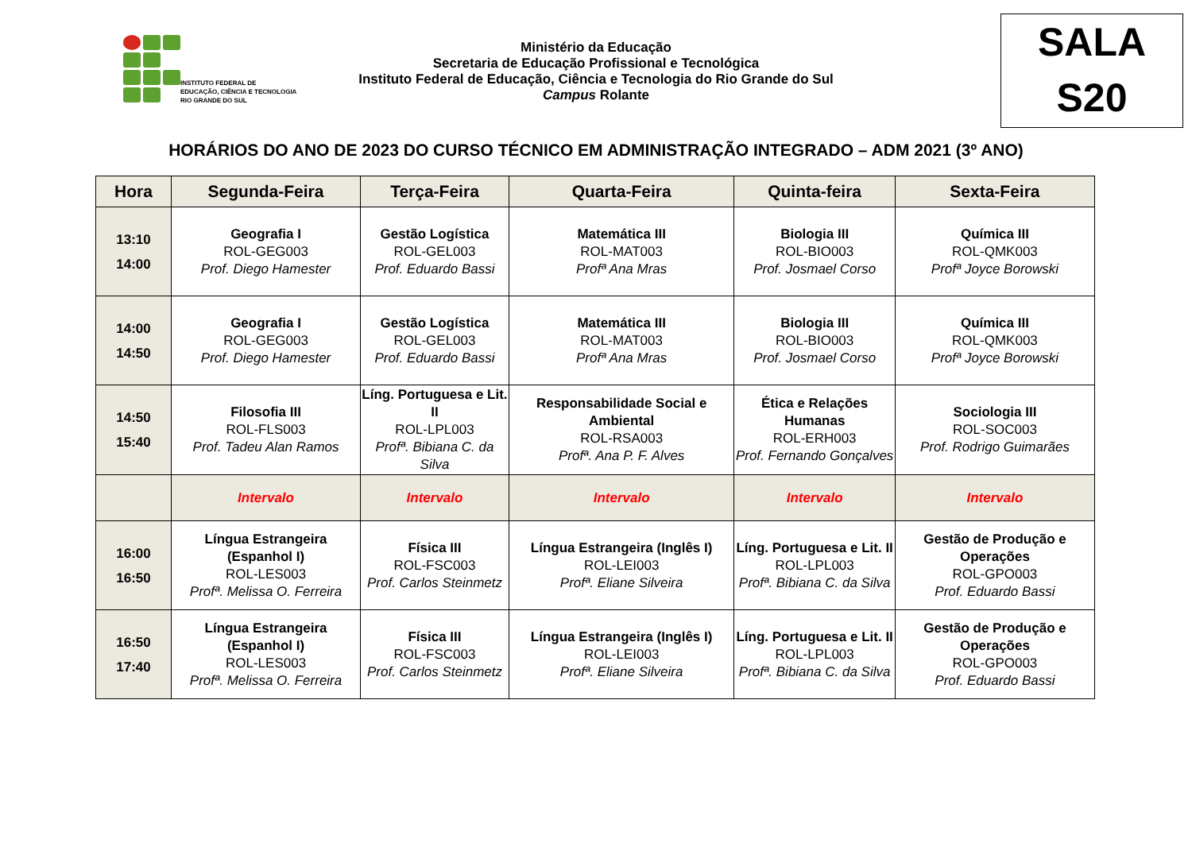INSTITUTO FEDERAL DE
EDUCAÇÃO, CIÊNCIA E TECNOLOGIA
RIO GRANDE DO SUL
Ministério da Educação
Secretaria de Educação Profissional e Tecnológica
Instituto Federal de Educação, Ciência e Tecnologia do Rio Grande do Sul
Campus Rolante
SALA
S20
HORÁRIOS DO ANO DE 2023 DO CURSO TÉCNICO EM ADMINISTRAÇÃO INTEGRADO – ADM 2021 (3º ANO)
| Hora | Segunda-Feira | Terça-Feira | Quarta-Feira | Quinta-feira | Sexta-Feira |
| --- | --- | --- | --- | --- | --- |
| 13:10 14:00 | Geografia I ROL-GEG003 Prof. Diego Hamester | Gestão Logística ROL-GEL003 Prof. Eduardo Bassi | Matemática III ROL-MAT003 Profª Ana Mras | Biologia III ROL-BIO003 Prof. Josmael Corso | Química III ROL-QMK003 Profª Joyce Borowski |
| 14:00 14:50 | Geografia I ROL-GEG003 Prof. Diego Hamester | Gestão Logística ROL-GEL003 Prof. Eduardo Bassi | Matemática III ROL-MAT003 Profª Ana Mras | Biologia III ROL-BIO003 Prof. Josmael Corso | Química III ROL-QMK003 Profª Joyce Borowski |
| 14:50 15:40 | Filosofia III ROL-FLS003 Prof. Tadeu Alan Ramos | Líng. Portuguesa e Lit. II ROL-LPL003 Profª. Bibiana C. da Silva | Responsabilidade Social e Ambiental ROL-RSA003 Profª. Ana P. F. Alves | Ética e Relações Humanas ROL-ERH003 Prof. Fernando Gonçalves | Sociologia III ROL-SOC003 Prof. Rodrigo Guimarães |
| | Intervalo | Intervalo | Intervalo | Intervalo | Intervalo |
| 16:00 16:50 | Língua Estrangeira (Espanhol I) ROL-LES003 Profª. Melissa O. Ferreira | Física III ROL-FSC003 Prof. Carlos Steinmetz | Língua Estrangeira (Inglês I) ROL-LEI003 Profª. Eliane Silveira | Líng. Portuguesa e Lit. II ROL-LPL003 Profª. Bibiana C. da Silva | Gestão de Produção e Operações ROL-GPO003 Prof. Eduardo Bassi |
| 16:50 17:40 | Língua Estrangeira (Espanhol I) ROL-LES003 Profª. Melissa O. Ferreira | Física III ROL-FSC003 Prof. Carlos Steinmetz | Língua Estrangeira (Inglês I) ROL-LEI003 Profª. Eliane Silveira | Líng. Portuguesa e Lit. II ROL-LPL003 Profª. Bibiana C. da Silva | Gestão de Produção e Operações ROL-GPO003 Prof. Eduardo Bassi |